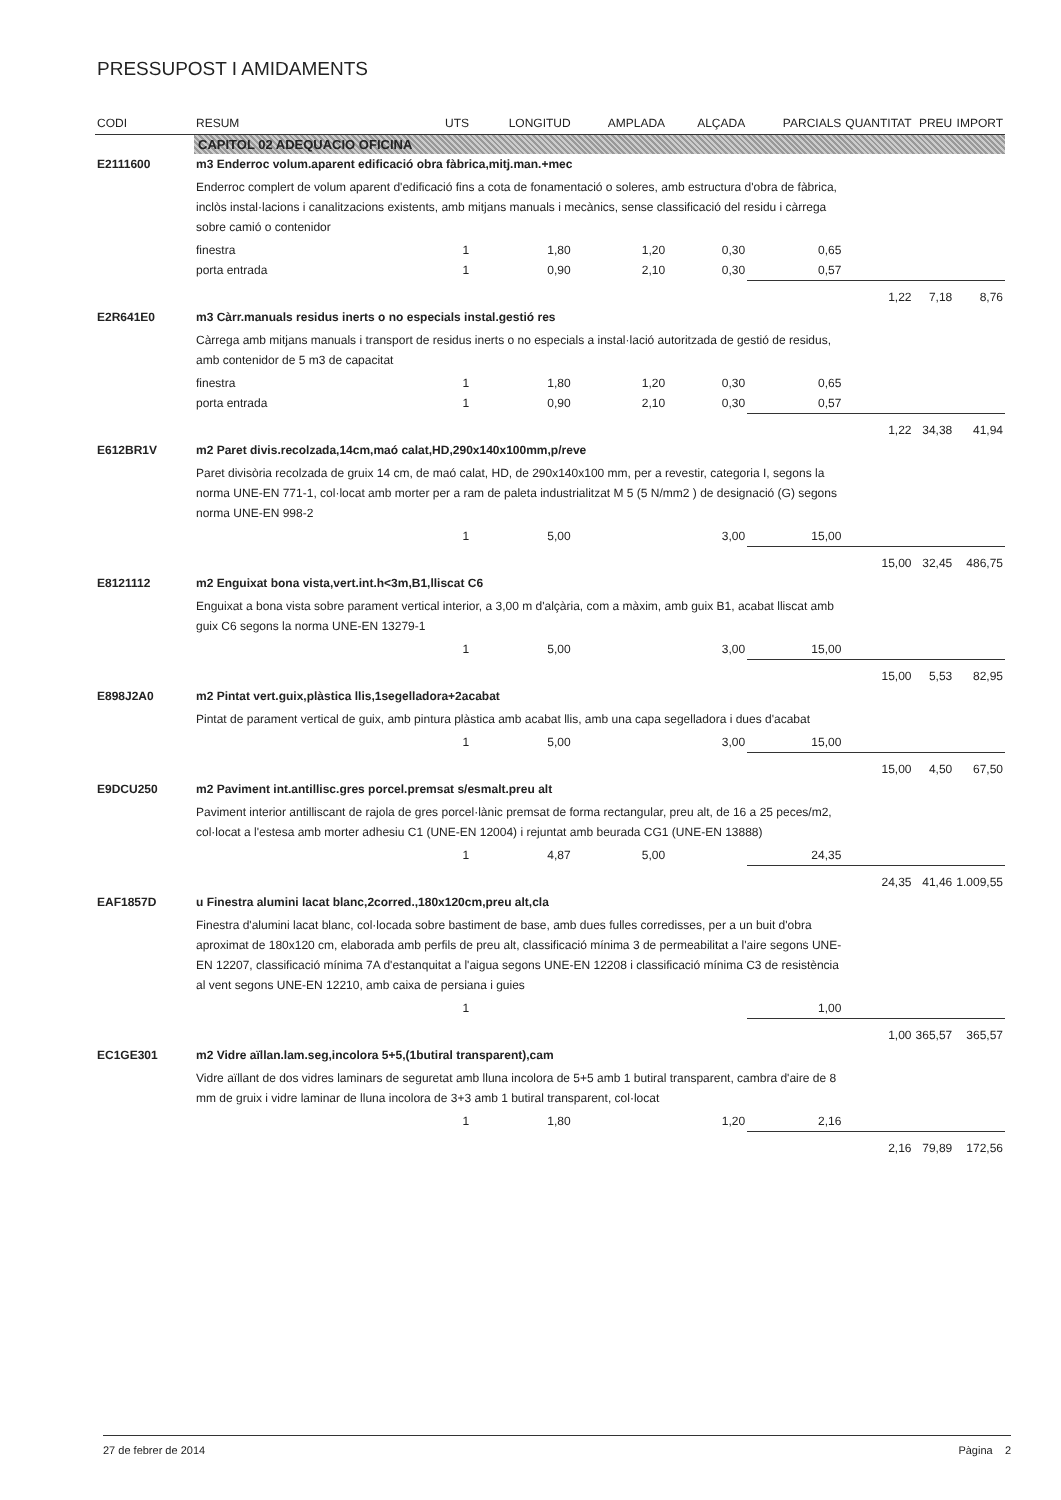PRESSUPOST I AMIDAMENTS
| CODI | RESUM | UTS | LONGITUD | AMPLADA | ALÇADA | PARCIALS | QUANTITAT | PREU | IMPORT |
| --- | --- | --- | --- | --- | --- | --- | --- | --- | --- |
| | CAPITOL 02 ADEQUACIO OFICINA | | | | | | | | |
| E2111600 | m3 Enderroc volum.aparent edificació obra fàbrica,mitj.man.+mec | | | | | | | | |
| | Enderroc complert de volum aparent d'edificació fins a cota de fonamentació o soleres, amb estructura d'obra de fàbrica, inclòs instal·lacions i canalitzacions existents, amb mitjans manuals i mecànics, sense classificació del residu i càrrega sobre camió o contenidor | | | | | | | | |
| | finestra | 1 | 1,80 | 1,20 | 0,30 | 0,65 | | | |
| | porta entrada | 1 | 0,90 | 2,10 | 0,30 | 0,57 | | | |
| | | | | | | | 1,22 | 7,18 | 8,76 |
| E2R641E0 | m3 Càrr.manuals residus inerts o no especials instal.gestió res | | | | | | | | |
| | Càrrega amb mitjans manuals i transport de residus inerts o no especials a instal·lació autoritzada de gestió de residus, amb contenidor de 5 m3 de capacitat | | | | | | | | |
| | finestra | 1 | 1,80 | 1,20 | 0,30 | 0,65 | | | |
| | porta entrada | 1 | 0,90 | 2,10 | 0,30 | 0,57 | | | |
| | | | | | | | 1,22 | 34,38 | 41,94 |
| E612BR1V | m2 Paret divis.recolzada,14cm,maó calat,HD,290x140x100mm,p/reve | | | | | | | | |
| | Paret divisòria recolzada de gruix 14 cm, de maó calat, HD, de 290x140x100 mm, per a revestir, categoria I, segons la norma UNE-EN 771-1, col·locat amb morter per a ram de paleta industrialitzat M 5 (5 N/mm2 ) de designació (G) segons norma UNE-EN 998-2 | | | | | | | | |
| | | 1 | 5,00 | | 3,00 | 15,00 | | | |
| | | | | | | | 15,00 | 32,45 | 486,75 |
| E8121112 | m2 Enguixat bona vista,vert.int.h<3m,B1,lliscat C6 | | | | | | | | |
| | Enguixat a bona vista sobre parament vertical interior, a 3,00 m d'alçària, com a màxim, amb guix B1, acabat lliscat amb guix C6 segons la norma UNE-EN 13279-1 | | | | | | | | |
| | | 1 | 5,00 | | 3,00 | 15,00 | | | |
| | | | | | | | 15,00 | 5,53 | 82,95 |
| E898J2A0 | m2 Pintat vert.guix,plàstica llis,1segelladora+2acabat | | | | | | | | |
| | Pintat de parament vertical de guix, amb pintura plàstica amb acabat llis, amb una capa segelladora i dues d'acabat | | | | | | | | |
| | | 1 | 5,00 | | 3,00 | 15,00 | | | |
| | | | | | | | 15,00 | 4,50 | 67,50 |
| E9DCU250 | m2 Paviment int.antillisc.gres porcel.premsat s/esmalt.preu alt | | | | | | | | |
| | Paviment interior antilliscant de rajola de gres porcel·lànic premsat de forma rectangular, preu alt, de 16 a 25 peces/m2, col·locat a l'estesa amb morter adhesiu C1 (UNE-EN 12004) i rejuntat amb beurada CG1 (UNE-EN 13888) | | | | | | | | |
| | | 1 | 4,87 | 5,00 | | 24,35 | | | |
| | | | | | | | 24,35 | 41,46 | 1.009,55 |
| EAF1857D | u Finestra alumini lacat blanc,2corred.,180x120cm,preu alt,cla | | | | | | | | |
| | Finestra d'alumini lacat blanc, col·locada sobre bastiment de base, amb dues fulles corredisses, per a un buit d'obra aproximat de 180x120 cm, elaborada amb perfils de preu alt, classificació mínima 3 de permeabilitat a l'aire segons UNE-EN 12207, classificació mínima 7A d'estanquitat a l'aigua segons UNE-EN 12208 i classificació mínima C3 de resistència al vent segons UNE-EN 12210, amb caixa de persiana i guies | | | | | | | | |
| | | 1 | | | | 1,00 | | | |
| | | | | | | | 1,00 | 365,57 | 365,57 |
| EC1GE301 | m2 Vidre aïllan.lam.seg,incolora 5+5,(1butiral transparent),cam | | | | | | | | |
| | Vidre aïllant de dos vidres laminars de seguretat amb lluna incolora de 5+5 amb 1 butiral transparent, cambra d'aire de 8 mm de gruix i vidre laminar de lluna incolora de 3+3 amb 1 butiral transparent, col·locat | | | | | | | | |
| | | 1 | 1,80 | | 1,20 | 2,16 | | | |
| | | | | | | | 2,16 | 79,89 | 172,56 |
27 de febrer de 2014 Pàgina 2